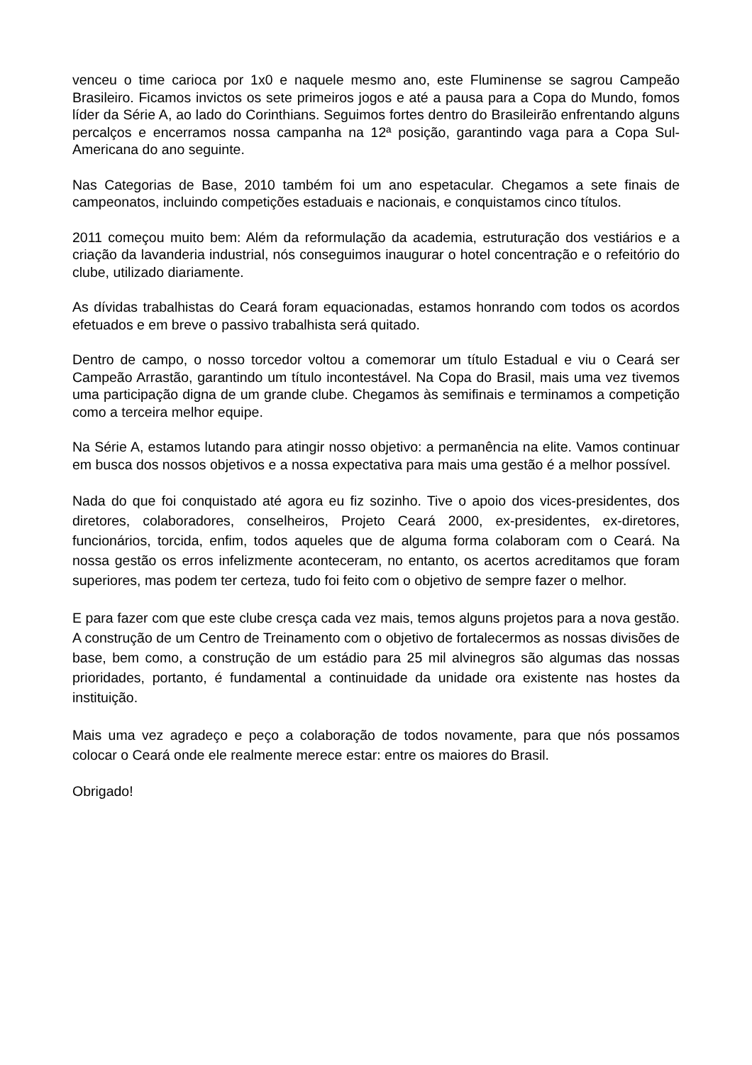venceu o time carioca por 1x0 e naquele mesmo ano, este Fluminense se sagrou Campeão Brasileiro. Ficamos invictos os sete primeiros jogos e até a pausa para a Copa do Mundo, fomos líder da Série A, ao lado do Corinthians. Seguimos fortes dentro do Brasileirão enfrentando alguns percalços e encerramos nossa campanha na 12ª posição, garantindo vaga para a Copa Sul-Americana do ano seguinte.
Nas Categorias de Base, 2010 também foi um ano espetacular. Chegamos a sete finais de campeonatos, incluindo competições estaduais e nacionais, e conquistamos cinco títulos.
2011 começou muito bem: Além da reformulação da academia, estruturação dos vestiários e a criação da lavanderia industrial, nós conseguimos inaugurar o hotel concentração e o refeitório do clube, utilizado diariamente.
As dívidas trabalhistas do Ceará foram equacionadas, estamos honrando com todos os acordos efetuados e em breve o passivo trabalhista será quitado.
Dentro de campo, o nosso torcedor voltou a comemorar um título Estadual e viu o Ceará ser Campeão Arrastão, garantindo um título incontestável. Na Copa do Brasil, mais uma vez tivemos uma participação digna de um grande clube. Chegamos às semifinais e terminamos a competição como a terceira melhor equipe.
Na Série A, estamos lutando para atingir nosso objetivo: a permanência na elite. Vamos continuar em busca dos nossos objetivos e a nossa expectativa para mais uma gestão é a melhor possível.
Nada do que foi conquistado até agora eu fiz sozinho. Tive o apoio dos vices-presidentes, dos diretores, colaboradores, conselheiros, Projeto Ceará 2000, ex-presidentes, ex-diretores, funcionários, torcida, enfim, todos aqueles que de alguma forma colaboram com o Ceará. Na nossa gestão os erros infelizmente aconteceram, no entanto, os acertos acreditamos que foram superiores, mas podem ter certeza, tudo foi feito com o objetivo de sempre fazer o melhor.
E para fazer com que este clube cresça cada vez mais, temos alguns projetos para a nova gestão. A construção de um Centro de Treinamento com o objetivo de fortalecermos as nossas divisões de base, bem como, a construção de um estádio para 25 mil alvinegros são algumas das nossas prioridades, portanto, é fundamental a continuidade da unidade ora existente nas hostes da instituição.
Mais uma vez agradeço e peço a colaboração de todos novamente, para que nós possamos colocar o Ceará onde ele realmente merece estar: entre os maiores do Brasil.
Obrigado!